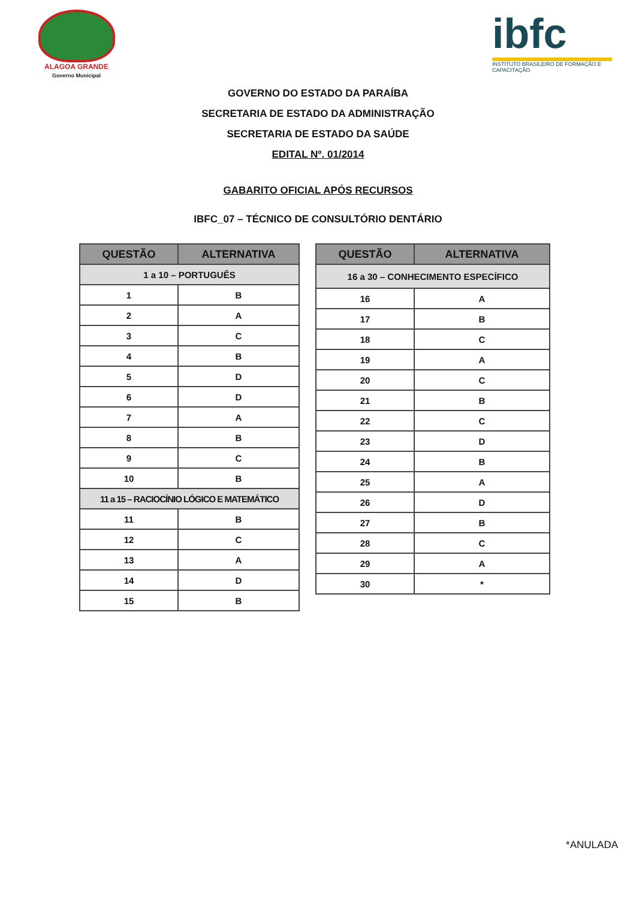ALAGOA GRANDE
Governo Municipal
ibfc
INSTITUTO BRASILEIRO DE FORMAÇÃO E CAPACITAÇÃO
GOVERNO DO ESTADO DA PARAÍBA
SECRETARIA DE ESTADO DA ADMINISTRAÇÃO
SECRETARIA DE ESTADO DA SAÚDE
EDITAL Nº. 01/2014
GABARITO OFICIAL APÓS RECURSOS
IBFC_07 – TÉCNICO DE CONSULTÓRIO DENTÁRIO
| QUESTÃO | ALTERNATIVA |
| --- | --- |
| 1 a 10 – PORTUGUÊS | |
| 1 | B |
| 2 | A |
| 3 | C |
| 4 | B |
| 5 | D |
| 6 | D |
| 7 | A |
| 8 | B |
| 9 | C |
| 10 | B |
| 11 a 15 – RACIOCÍNIO LÓGICO E MATEMÁTICO | |
| 11 | B |
| 12 | C |
| 13 | A |
| 14 | D |
| 15 | B |
| QUESTÃO | ALTERNATIVA |
| --- | --- |
| 16 a 30 – CONHECIMENTO ESPECÍFICO | |
| 16 | A |
| 17 | B |
| 18 | C |
| 19 | A |
| 20 | C |
| 21 | B |
| 22 | C |
| 23 | D |
| 24 | B |
| 25 | A |
| 26 | D |
| 27 | B |
| 28 | C |
| 29 | A |
| 30 | * |
*ANULADA